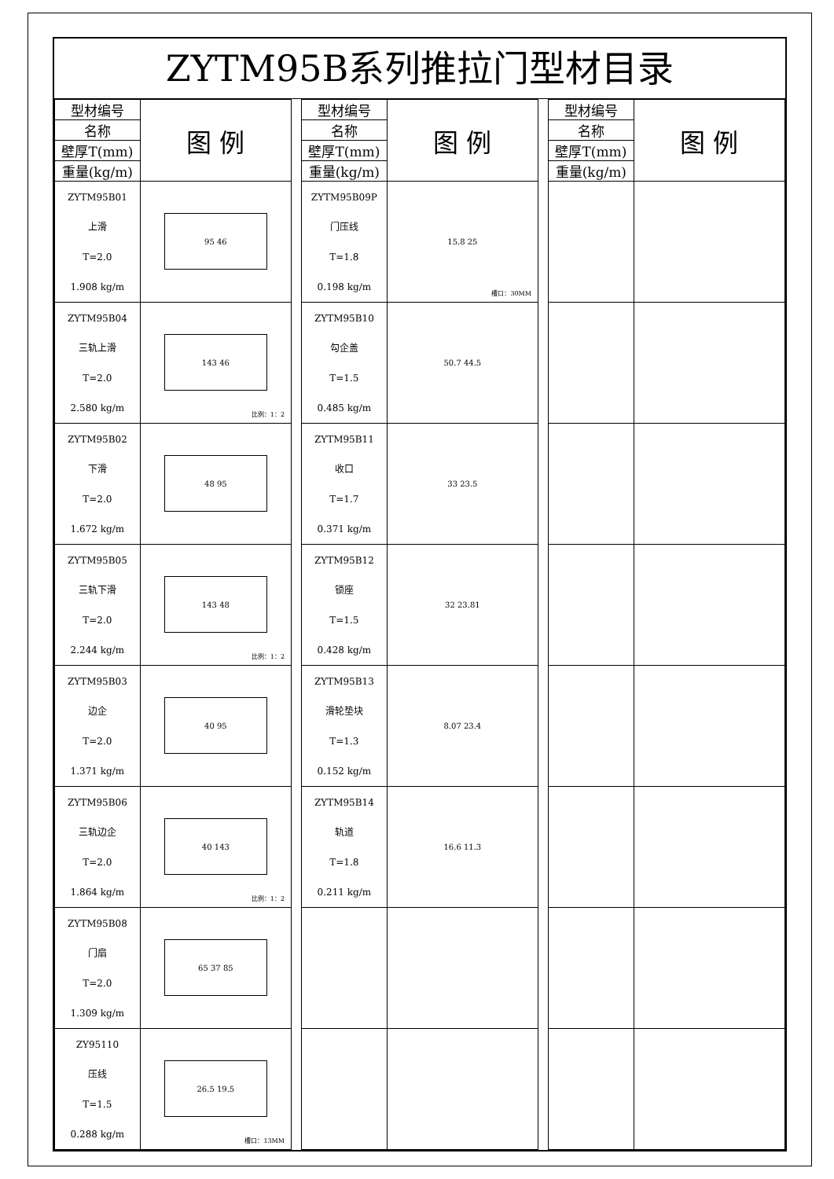ZYTM95B系列推拉门型材目录
| 型材编号 | 图 例 |
| --- | --- |
| 名称 | |
| 壁厚T(mm) | |
| 重量(kg/m) | |
| ZYTM95B01 上滑 T=2.0 1.908 kg/m | 95 46 |
| ZYTM95B04 三轨上滑 T=2.0 2.580 kg/m | 143 46 比例：1：2 |
| ZYTM95B02 下滑 T=2.0 1.672 kg/m | 48 95 |
| ZYTM95B05 三轨下滑 T=2.0 2.244 kg/m | 143 48 比例：1：2 |
| ZYTM95B03 边企 T=2.0 1.371 kg/m | 40 95 |
| ZYTM95B06 三轨边企 T=2.0 1.864 kg/m | 40 143 比例：1：2 |
| ZYTM95B08 门扇 T=2.0 1.309 kg/m | 65 37 85 |
| ZY95110 压线 T=1.5 0.288 kg/m | 26.5 19.5 槽口：13MM |
| 型材编号 | 图 例 |
| --- | --- |
| 名称 | |
| 壁厚T(mm) | |
| 重量(kg/m) | |
| ZYTM95B09P 门压线 T=1.8 0.198 kg/m | 15.8 25 槽口：30MM |
| ZYTM95B10 勾企盖 T=1.5 0.485 kg/m | 50.7 44.5 |
| ZYTM95B11 收口 T=1.7 0.371 kg/m | 33 23.5 |
| ZYTM95B12 锁座 T=1.5 0.428 kg/m | 32 23.81 |
| ZYTM95B13 滑轮垫块 T=1.3 0.152 kg/m | 8.07 23.4 |
| ZYTM95B14 轨道 T=1.8 0.211 kg/m | 16.6 11.3 |
| 型材编号 | 图 例 |
| --- | --- |
| 名称 | |
| 壁厚T(mm) | |
| 重量(kg/m) | |